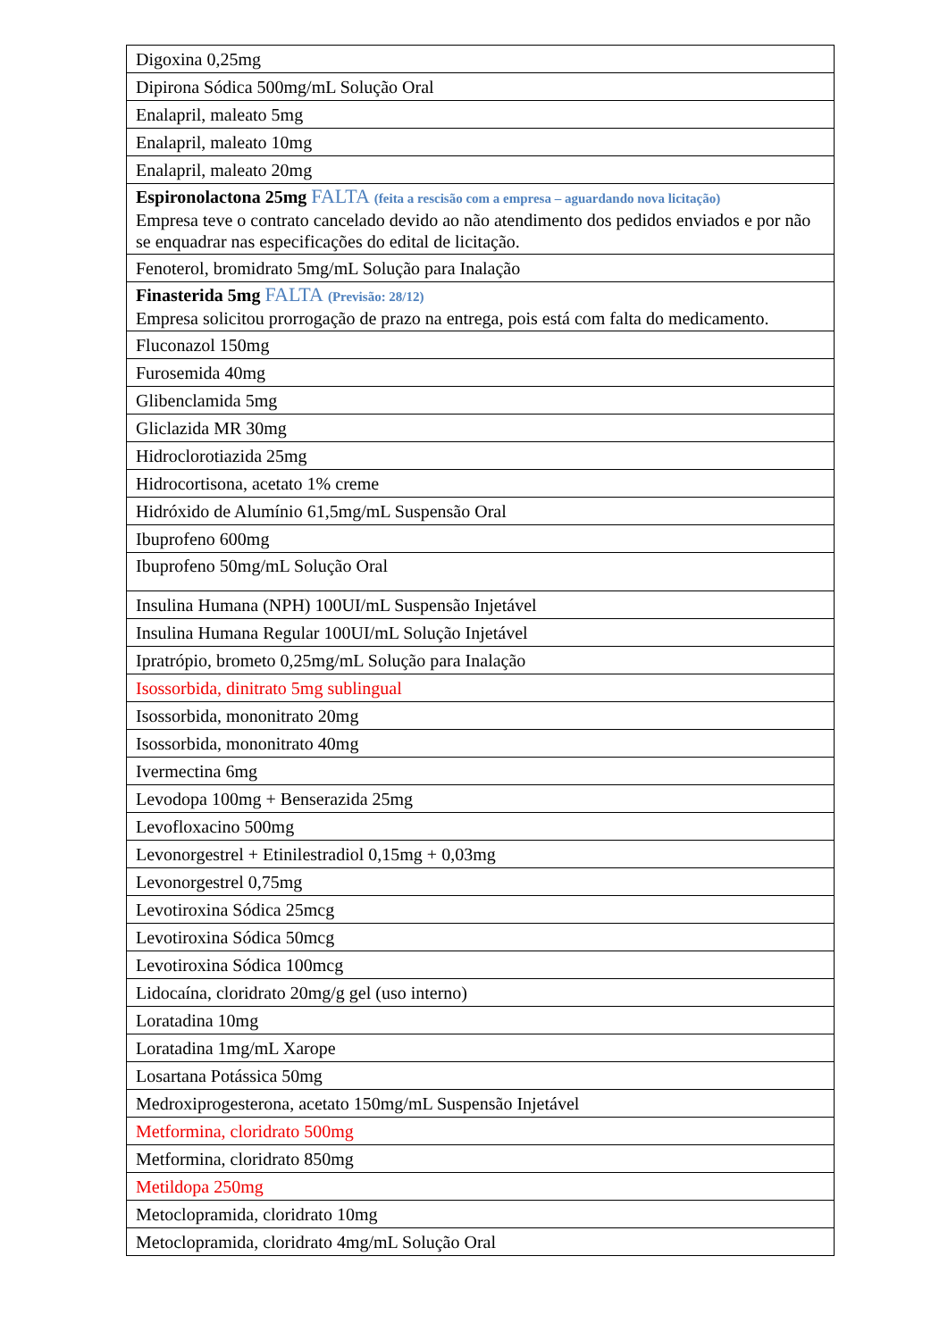| Digoxina 0,25mg |
| Dipirona Sódica 500mg/mL Solução Oral |
| Enalapril, maleato 5mg |
| Enalapril, maleato 10mg |
| Enalapril, maleato 20mg |
| Espironolactona 25mg FALTA (feita a rescisão com a empresa – aguardando nova licitação) Empresa teve o contrato cancelado devido ao não atendimento dos pedidos enviados e por não se enquadrar nas especificações do edital de licitação. |
| Fenoterol, bromidrato 5mg/mL Solução para Inalação |
| Finasterida 5mg FALTA (Previsão: 28/12) Empresa solicitou prorrogação de prazo na entrega, pois está com falta do medicamento. |
| Fluconazol 150mg |
| Furosemida 40mg |
| Glibenclamida 5mg |
| Gliclazida MR 30mg |
| Hidroclorotiazida 25mg |
| Hidrocortisona, acetato 1% creme |
| Hidróxido de Alumínio 61,5mg/mL Suspensão Oral |
| Ibuprofeno 600mg |
| Ibuprofeno 50mg/mL Solução Oral |
| Insulina Humana (NPH) 100UI/mL Suspensão Injetável |
| Insulina Humana Regular 100UI/mL Solução Injetável |
| Ipratrópio, brometo 0,25mg/mL Solução para Inalação |
| Isossorbida, dinitrato 5mg sublingual |
| Isossorbida, mononitrato 20mg |
| Isossorbida, mononitrato 40mg |
| Ivermectina 6mg |
| Levodopa 100mg + Benserazida 25mg |
| Levofloxacino 500mg |
| Levonorgestrel + Etinilestradiol 0,15mg + 0,03mg |
| Levonorgestrel 0,75mg |
| Levotiroxina Sódica 25mcg |
| Levotiroxina Sódica 50mcg |
| Levotiroxina Sódica 100mcg |
| Lidocaína, cloridrato 20mg/g gel (uso interno) |
| Loratadina 10mg |
| Loratadina 1mg/mL Xarope |
| Losartana Potássica 50mg |
| Medroxiprogesterona, acetato 150mg/mL Suspensão Injetável |
| Metformina, cloridrato 500mg |
| Metformina, cloridrato 850mg |
| Metildopa 250mg |
| Metoclopramida, cloridrato 10mg |
| Metoclopramida, cloridrato 4mg/mL Solução Oral |